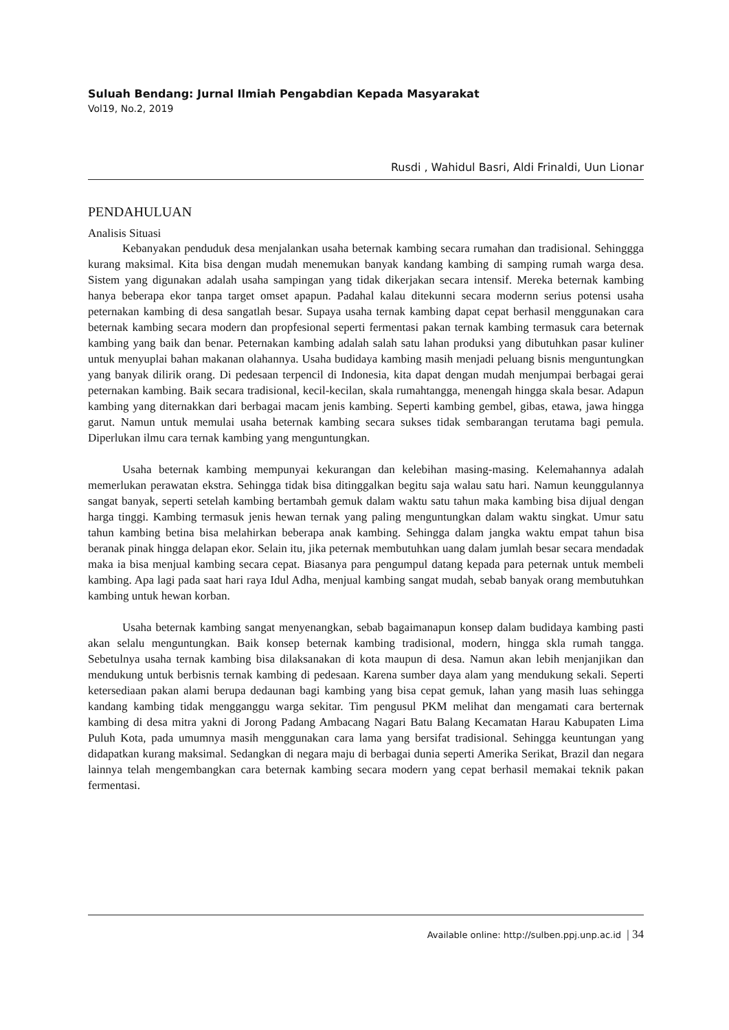Suluah Bendang: Jurnal Ilmiah Pengabdian Kepada Masyarakat
Vol19, No.2, 2019
Rusdi , Wahidul Basri, Aldi Frinaldi, Uun Lionar
PENDAHULUAN
Analisis Situasi
Kebanyakan penduduk desa menjalankan usaha beternak kambing secara rumahan dan tradisional. Sehinggga kurang maksimal. Kita bisa dengan mudah menemukan banyak kandang kambing di samping rumah warga desa. Sistem yang digunakan adalah usaha sampingan yang tidak dikerjakan secara intensif. Mereka beternak kambing hanya beberapa ekor tanpa target omset apapun. Padahal kalau ditekunni secara modernn serius potensi usaha peternakan kambing di desa sangatlah besar. Supaya usaha ternak kambing dapat cepat berhasil menggunakan cara beternak kambing secara modern dan propfesional seperti fermentasi pakan ternak kambing termasuk cara beternak kambing yang baik dan benar. Peternakan kambing adalah salah satu lahan produksi yang dibutuhkan pasar kuliner untuk menyuplai bahan makanan olahannya. Usaha budidaya kambing masih menjadi peluang bisnis menguntungkan yang banyak dilirik orang. Di pedesaan terpencil di Indonesia, kita dapat dengan mudah menjumpai berbagai gerai peternakan kambing. Baik secara tradisional, kecil-kecilan, skala rumahtangga, menengah hingga skala besar. Adapun kambing yang diternakkan dari berbagai macam jenis kambing. Seperti kambing gembel, gibas, etawa, jawa hingga garut. Namun untuk memulai usaha beternak kambing secara sukses tidak sembarangan terutama bagi pemula. Diperlukan ilmu cara ternak kambing yang menguntungkan.
Usaha beternak kambing mempunyai kekurangan dan kelebihan masing-masing. Kelemahannya adalah memerlukan perawatan ekstra. Sehingga tidak bisa ditinggalkan begitu saja walau satu hari. Namun keunggulannya sangat banyak, seperti setelah kambing bertambah gemuk dalam waktu satu tahun maka kambing bisa dijual dengan harga tinggi. Kambing termasuk jenis hewan ternak yang paling menguntungkan dalam waktu singkat. Umur satu tahun kambing betina bisa melahirkan beberapa anak kambing. Sehingga dalam jangka waktu empat tahun bisa beranak pinak hingga delapan ekor. Selain itu, jika peternak membutuhkan uang dalam jumlah besar secara mendadak maka ia bisa menjual kambing secara cepat. Biasanya para pengumpul datang kepada para peternak untuk membeli kambing. Apa lagi pada saat hari raya Idul Adha, menjual kambing sangat mudah, sebab banyak orang membutuhkan kambing untuk hewan korban.
Usaha beternak kambing sangat menyenangkan, sebab bagaimanapun konsep dalam budidaya kambing pasti akan selalu menguntungkan. Baik konsep beternak kambing tradisional, modern, hingga skla rumah tangga. Sebetulnya usaha ternak kambing bisa dilaksanakan di kota maupun di desa. Namun akan lebih menjanjikan dan mendukung untuk berbisnis ternak kambing di pedesaan. Karena sumber daya alam yang mendukung sekali. Seperti ketersediaan pakan alami berupa dedaunan bagi kambing yang bisa cepat gemuk, lahan yang masih luas sehingga kandang kambing tidak mengganggu warga sekitar. Tim pengusul PKM melihat dan mengamati cara berternak kambing di desa mitra yakni di Jorong Padang Ambacang Nagari Batu Balang Kecamatan Harau Kabupaten Lima Puluh Kota, pada umumnya masih menggunakan cara lama yang bersifat tradisional. Sehingga keuntungan yang didapatkan kurang maksimal. Sedangkan di negara maju di berbagai dunia seperti Amerika Serikat, Brazil dan negara lainnya telah mengembangkan cara beternak kambing secara modern yang cepat berhasil memakai teknik pakan fermentasi.
Available online: http://sulben.ppj.unp.ac.id | 34